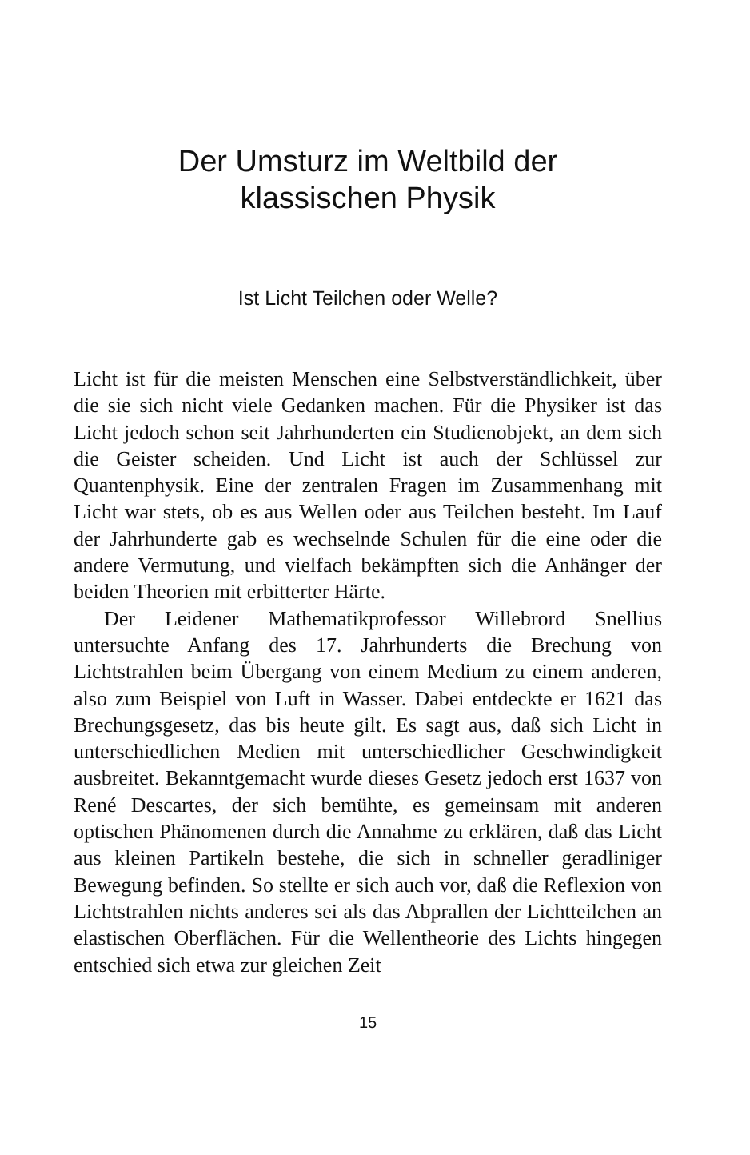Der Umsturz im Weltbild der
klassischen Physik
Ist Licht Teilchen oder Welle?
Licht ist für die meisten Menschen eine Selbstverständlich­keit, über die sie sich nicht viele Gedanken machen. Für die Physiker ist das Licht jedoch schon seit Jahrhunderten ein Studienobjekt, an dem sich die Geister scheiden. Und Licht ist auch der Schlüssel zur Quantenphysik. Eine der zentralen Fra­gen im Zusammenhang mit Licht war stets, ob es aus Wellen oder aus Teilchen besteht. Im Lauf der Jahrhunderte gab es wechselnde Schulen für die eine oder die andere Vermutung, und vielfach bekämpften sich die Anhänger der beiden Theo­rien mit erbitterter Härte.
Der Leidener Mathematikprofessor Willebrord Snellius untersuchte Anfang des 17. Jahrhunderts die Brechung von Lichtstrahlen beim Übergang von einem Medium zu einem anderen, also zum Beispiel von Luft in Wasser. Dabei ent­deckte er 1621 das Brechungsgesetz, das bis heute gilt. Es sagt aus, daß sich Licht in unterschiedlichen Medien mit un­terschiedlicher Geschwindigkeit ausbreitet. Bekanntgemacht wurde dieses Gesetz jedoch erst 1637 von René Descartes, der sich bemühte, es gemeinsam mit anderen optischen Phä­nomenen durch die Annahme zu erklären, daß das Licht aus kleinen Partikeln bestehe, die sich in schneller geradliniger Bewegung befinden. So stellte er sich auch vor, daß die Refle­xion von Lichtstrahlen nichts anderes sei als das Abprallen der Lichtteilchen an elastischen Oberflächen. Für die Wellentheo­rie des Lichts hingegen entschied sich etwa zur gleichen Zeit
15